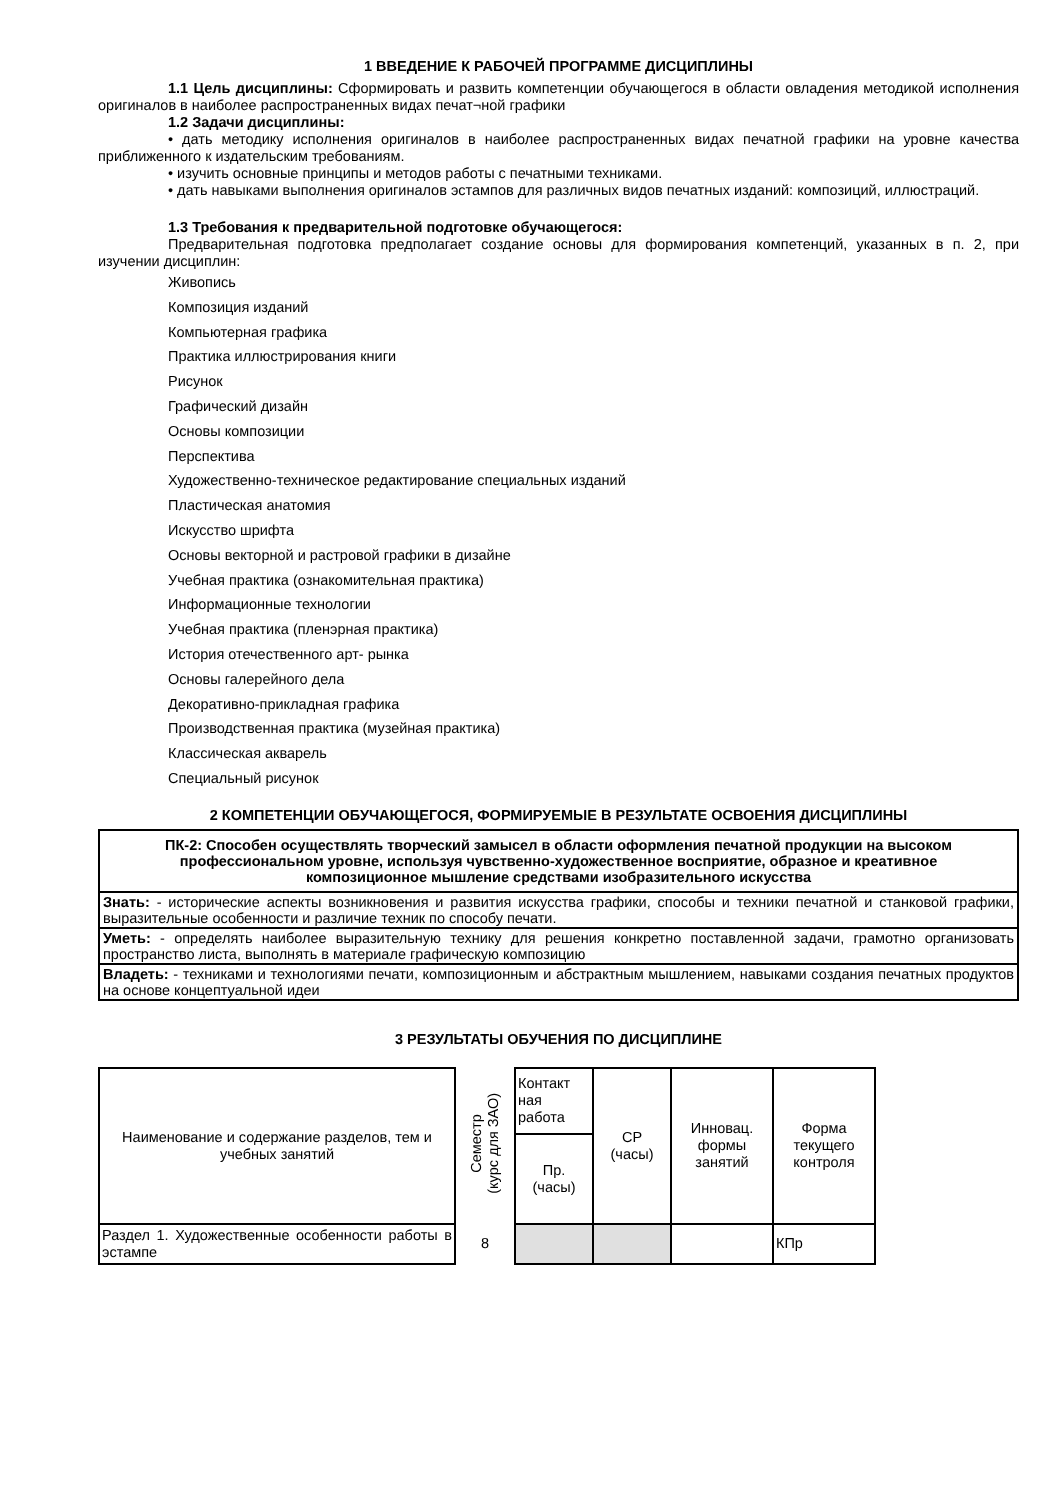1 ВВЕДЕНИЕ К РАБОЧЕЙ ПРОГРАММЕ ДИСЦИПЛИНЫ
1.1 Цель дисциплины: Сформировать и развить компетенции обучающегося в области овладения методикой исполнения оригиналов в наиболее распространенных видах печат¬ной графики
1.2 Задачи дисциплины:
• дать методику исполнения оригиналов в наиболее распространенных видах печатной графики на уровне качества приближенного к издательским требованиям.
• изучить основные принципы и методов работы с печатными техниками.
• дать навыками выполнения оригиналов эстампов для различных видов печатных изданий: композиций, иллюстраций.
1.3 Требования к предварительной подготовке обучающегося:
Предварительная подготовка предполагает создание основы для формирования компетенций, указанных в п. 2, при изучении дисциплин:
Живопись
Композиция изданий
Компьютерная графика
Практика иллюстрирования книги
Рисунок
Графический дизайн
Основы композиции
Перспектива
Художественно-техническое редактирование специальных изданий
Пластическая анатомия
Искусство шрифта
Основы векторной и растровой графики в дизайне
Учебная практика (ознакомительная практика)
Информационные технологии
Учебная практика (пленэрная практика)
История отечественного арт- рынка
Основы галерейного дела
Декоративно-прикладная графика
Производственная практика (музейная практика)
Классическая акварель
Специальный рисунок
2 КОМПЕТЕНЦИИ ОБУЧАЮЩЕГОСЯ, ФОРМИРУЕМЫЕ В РЕЗУЛЬТАТЕ ОСВОЕНИЯ ДИСЦИПЛИНЫ
| ПК-2: Способен осуществлять творческий замысел в области оформления печатной продукции на высоком профессиональном уровне, используя чувственно-художественное восприятие, образное и креативное композиционное мышление средствами изобразительного искусства |
| Знать: - исторические аспекты возникновения и развития искусства графики, способы и техники печатной и станковой графики, выразительные особенности и различие техник по способу печати. |
| Уметь: - определять наиболее выразительную технику для решения конкретно поставленной задачи, грамотно организовать пространство листа, выполнять в материале графическую композицию |
| Владеть: - техниками и технологиями печати, композиционным и абстрактным мышлением, навыками создания печатных продуктов на основе концептуальной идеи |
3 РЕЗУЛЬТАТЫ ОБУЧЕНИЯ ПО ДИСЦИПЛИНЕ
| Наименование и содержание разделов, тем и учебных занятий | Семестр (курс для ЗАО) | Контакт ная работа | СР (часы) | Инновац. формы занятий | Форма текущего контроля |
| | | Пр. (часы) | | | |
| Раздел 1. Художественные особенности работы в эстампе | 8 | | | | КПр |